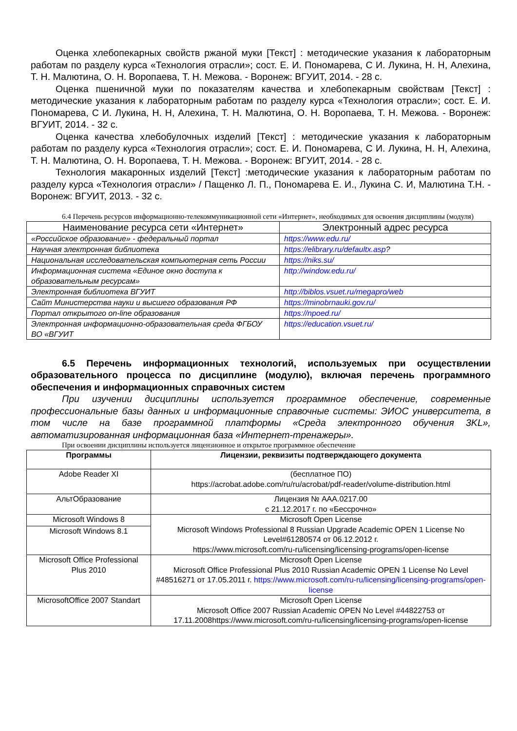Оценка хлебопекарных свойств ржаной муки [Текст] : методические указания к лабораторным работам по разделу курса «Технология отрасли»; сост. Е. И. Пономарева, С И. Лукина, Н. Н, Алехина, Т. Н. Малютина, О. Н. Воропаева, Т. Н. Межова. - Воронеж: ВГУИТ, 2014. - 28 с.
Оценка пшеничной муки по показателям качества и хлебопекарным свойствам [Текст] : методические указания к лабораторным работам по разделу курса «Технология отрасли»; сост. Е. И. Пономарева, С И. Лукина, Н. Н, Алехина, Т. Н. Малютина, О. Н. Воропаева, Т. Н. Межова. - Воронеж: ВГУИТ, 2014. - 32 с.
Оценка качества хлебобулочных изделий [Текст] : методические указания к лабораторным работам по разделу курса «Технология отрасли»; сост. Е. И. Пономарева, С И. Лукина, Н. Н, Алехина, Т. Н. Малютина, О. Н. Воропаева, Т. Н. Межова. - Воронеж: ВГУИТ, 2014. - 28 с.
Технология макаронных изделий [Текст] :методические указания к лабораторным работам по разделу курса «Технология отрасли» / Пащенко Л. П., Пономарева Е. И., Лукина С. И, Малютина Т.Н. - Воронеж: ВГУИТ, 2013. - 32 с.
6.4 Перечень ресурсов информационно-телекоммуникационной сети «Интернет», необходимых для освоения дисциплины (модуля)
| Наименование ресурса сети «Интернет» | Электронный адрес ресурса |
| --- | --- |
| «Российское образование» - федеральный портал | https://www.edu.ru/ |
| Научная электронная библиотека | https://elibrary.ru/defaultx.asp ? |
| Национальная исследовательская компьютерная сеть России | https://niks.su/ |
| Информационная система «Единое окно доступа к образовательным ресурсам» | http://window.edu.ru/ |
| Электронная библиотека ВГУИТ | http://biblos.vsuet.ru/megapro/web |
| Сайт Министерства науки и высшего образования РФ | https://minobrnauki.gov.ru/ |
| Портал открытого on-line образования | https://npoed.ru/ |
| Электронная информационно-образовательная среда ФГБОУ ВО «ВГУИТ | https://education.vsuet.ru/ |
6.5 Перечень информационных технологий, используемых при осуществлении образовательного процесса по дисциплине (модулю), включая перечень программного обеспечения и информационных справочных систем
При изучении дисциплины используется программное обеспечение, современные профессиональные базы данных и информационные справочные системы: ЭИОС университета, в том числе на базе программной платформы «Среда электронного обучения 3KL», автоматизированная информационная база «Интернет-тренажеры».
При освоении дисциплины используется лицензионное и открытое программное обеспечение
| Программы | Лицензии, реквизиты подтверждающего документа |
| --- | --- |
| Adobe Reader XI | (бесплатное ПО) https://acrobat.adobe.com/ru/ru/acrobat/pdf-reader/volume-distribution.html |
| АльтОбразование | Лицензия № ААА.0217.00 с 21.12.2017 г. по «Бессрочно» |
| Microsoft Windows 8 | Microsoft Open License Microsoft Windows Professional 8 Russian Upgrade Academic OPEN 1 License No Level#61280574 от 06.12.2012 г. https://www.microsoft.com/ru-ru/licensing/licensing-programs/open-license |
| Microsoft Windows 8.1 | |
| Microsoft Office Professional Plus 2010 | Microsoft Open License Microsoft Office Professional Plus 2010 Russian Academic OPEN 1 License No Level #48516271 от 17.05.2011 г. https://www.microsoft.com/ru-ru/licensing/licensing-programs/open-license |
| MicrosoftOffice 2007 Standart | Microsoft Open License Microsoft Office 2007 Russian Academic OPEN No Level #44822753 от 17.11.2008https://www.microsoft.com/ru-ru/licensing/licensing-programs/open-license |